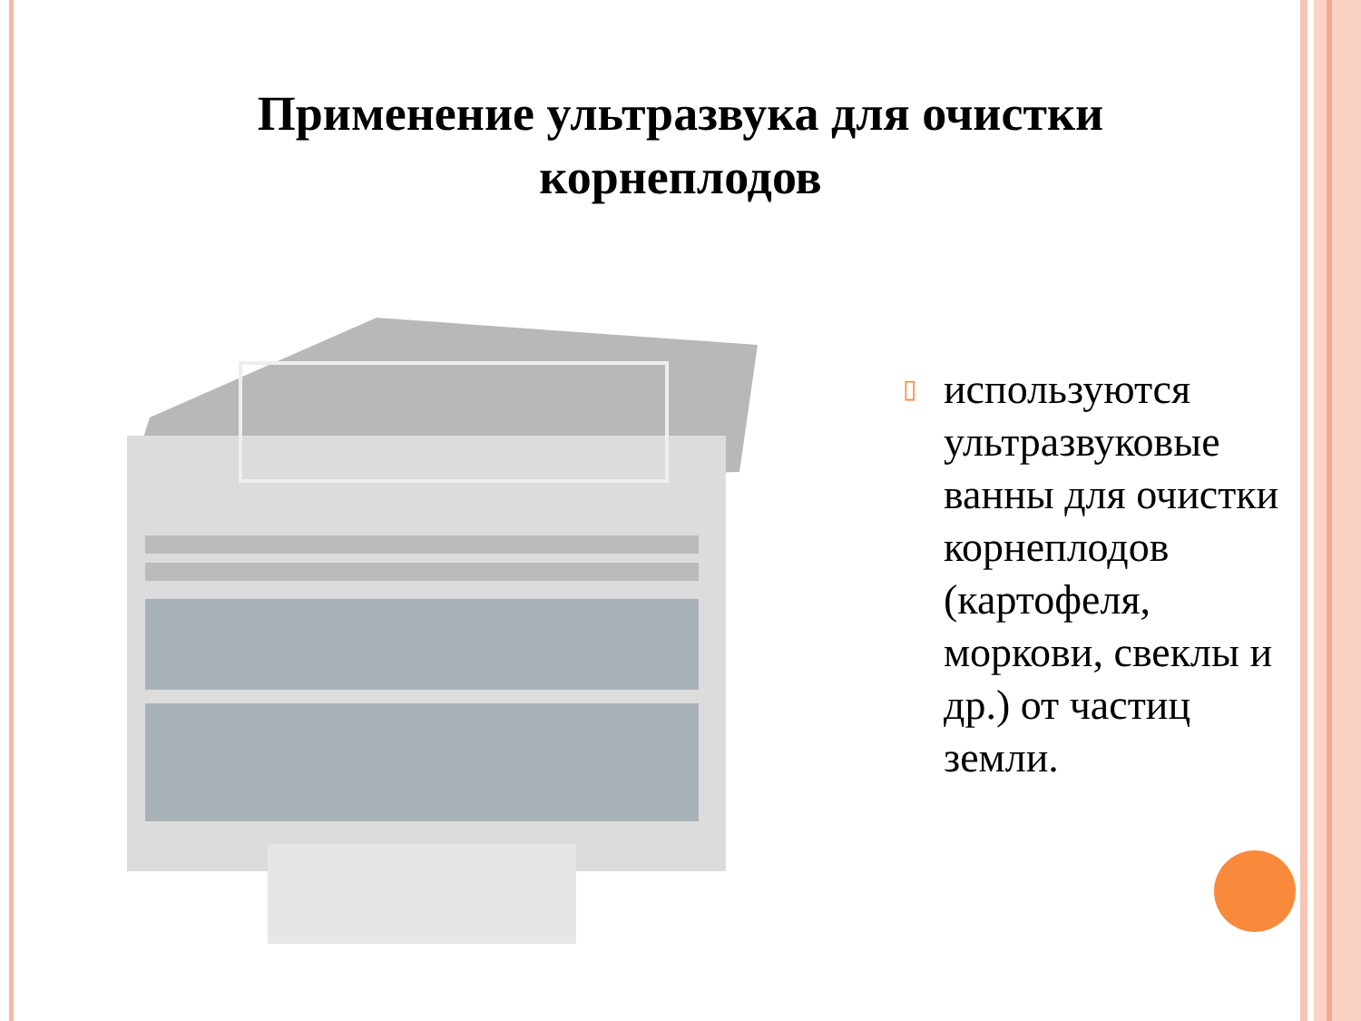Применение ультразвука для очистки
корнеплодов
▯ используются ультразвуковые ванны для очистки корнеплодов (картофеля, моркови, свеклы и др.) от частиц земли.